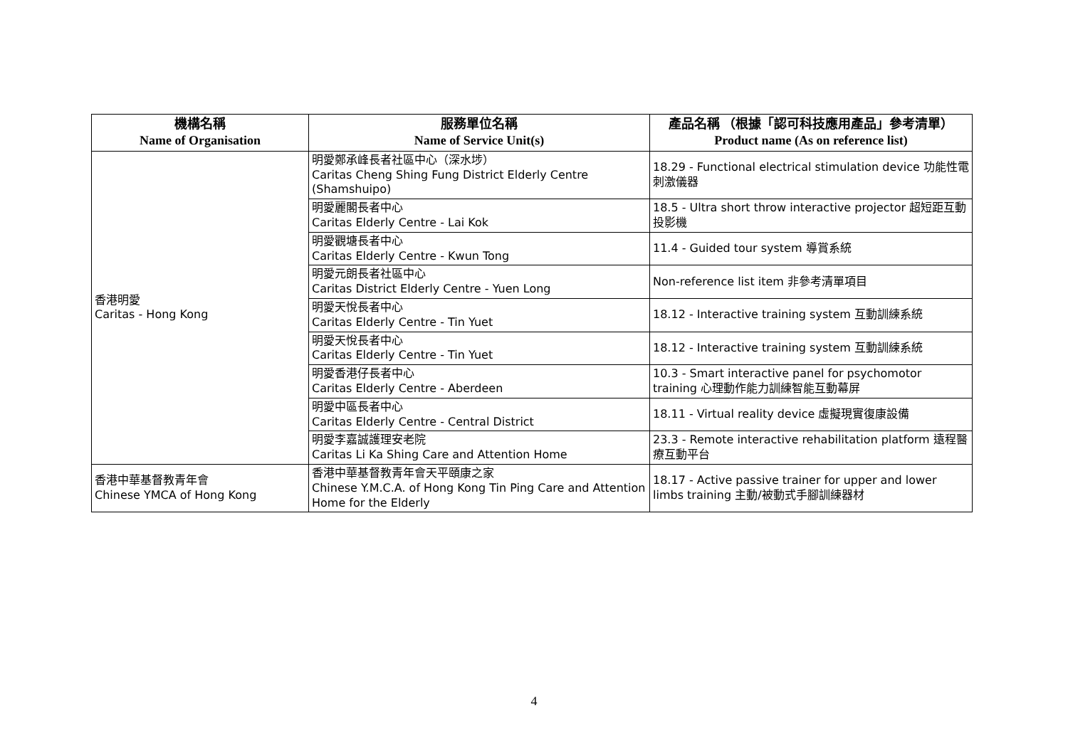| 機構名稱 Name of Organisation | 服務單位名稱 Name of Service Unit(s) | 產品名稱 （根據「認可科技應用產品」參考清單） Product name (As on reference list) |
| --- | --- | --- |
| 香港明愛 Caritas - Hong Kong | 明愛鄭承峰長者社區中心（深水埗） Caritas Cheng Shing Fung District Elderly Centre (Shamshuipo) | 18.29 - Functional electrical stimulation device 功能性電刺激儀器 |
| | 明愛麗閣長者中心 Caritas Elderly Centre - Lai Kok | 18.5 - Ultra short throw interactive projector 超短距互動投影機 |
| | 明愛觀塘長者中心 Caritas Elderly Centre - Kwun Tong | 11.4 - Guided tour system 導賞系統 |
| | 明愛元朗長者社區中心 Caritas District Elderly Centre - Yuen Long | Non-reference list item 非參考清單項目 |
| | 明愛天悅長者中心 Caritas Elderly Centre - Tin Yuet | 18.12 - Interactive training system 互動訓練系統 |
| | 明愛天悅長者中心 Caritas Elderly Centre - Tin Yuet | 18.12 - Interactive training system 互動訓練系統 |
| | 明愛香港仔長者中心 Caritas Elderly Centre - Aberdeen | 10.3 - Smart interactive panel for psychomotor training 心理動作能力訓練智能互動幕屏 |
| | 明愛中區長者中心 Caritas Elderly Centre - Central District | 18.11 - Virtual reality device 虛擬現實復康設備 |
| | 明愛李嘉誠護理安老院 Caritas Li Ka Shing Care and Attention Home | 23.3 - Remote interactive rehabilitation platform 遠程醫療互動平台 |
| 香港中華基督教青年會 Chinese YMCA of Hong Kong | 香港中華基督教青年會天平頤康之家 Chinese Y.M.C.A. of Hong Kong Tin Ping Care and Attention Home for the Elderly | 18.17 - Active passive trainer for upper and lower limbs training 主動/被動式手腳訓練器材 |
4